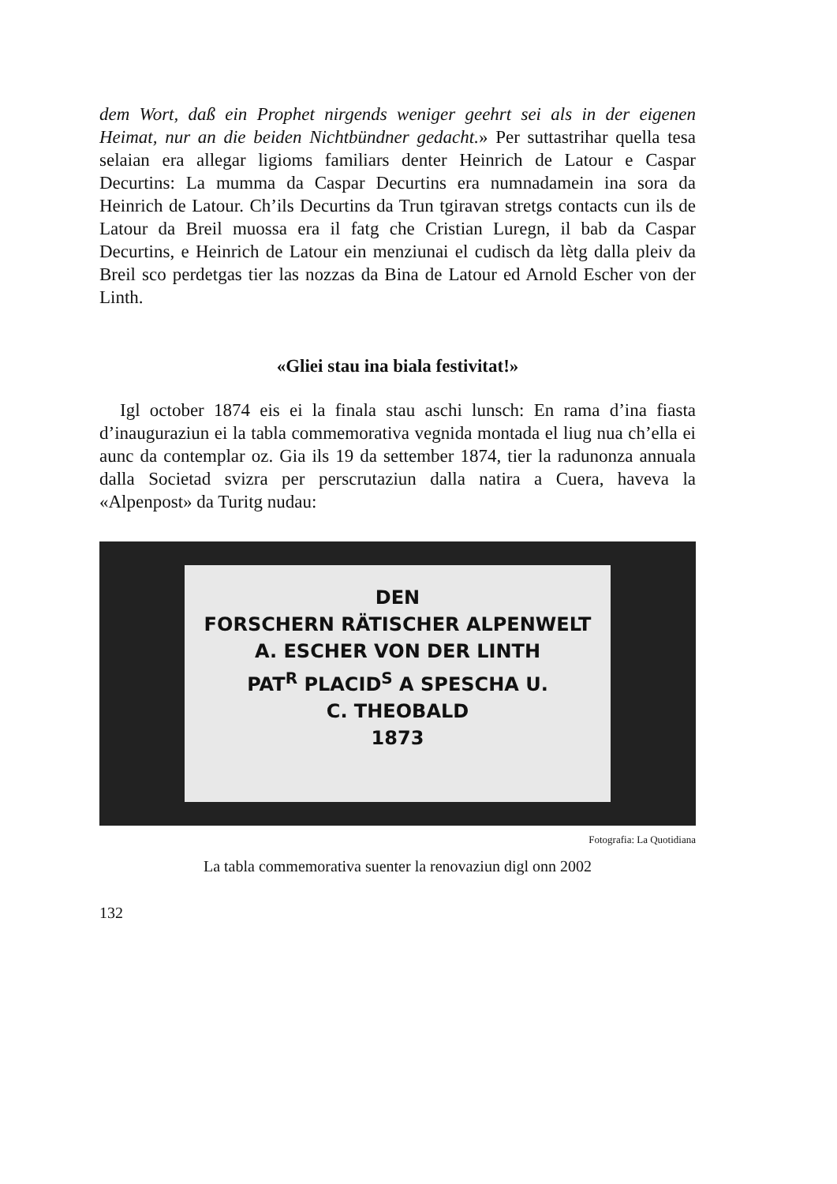dem Wort, daß ein Prophet nirgends weniger geehrt sei als in der eigenen Heimat, nur an die beiden Nichtbündner gedacht.» Per suttastrihar quella tesa selaian era allegar ligioms familiars denter Heinrich de Latour e Caspar Decurtins: La mumma da Caspar Decurtins era numnadamein ina sora da Heinrich de Latour. Ch’ils Decurtins da Trun tgiravan stretgs contacts cun ils de Latour da Breil muossa era il fatg che Cristian Luregn, il bab da Caspar Decurtins, e Heinrich de Latour ein menziunai el cudisch da lètg dalla pleiv da Breil sco perdetgas tier las nozzas da Bina de Latour ed Arnold Escher von der Linth.
«Gliei stau ina biala festivitat!»
Igl october 1874 eis ei la finala stau aschi lunsch: En rama d’ina fiasta d’inauguraziun ei la tabla commemorativa vegnida montada el liug nua ch’ella ei aunc da contemplar oz. Gia ils 19 da settember 1874, tier la radunonza annuala dalla Societad svizra per perscrutaziun dalla natira a Cuera, haveva la «Alpenpost» da Turitg nudau:
DEN
FORSCHERN RÄTISCHER ALPENWELT
A. ESCHER VON DER LINTH
PAT<sup>R</sup> PLACID<sup>S</sup> A SPESCHA U.
C. THEOBALD
1873
Fotografia: La Quotidiana
La tabla commemorativa suenter la renovaziun digl onn 2002
132